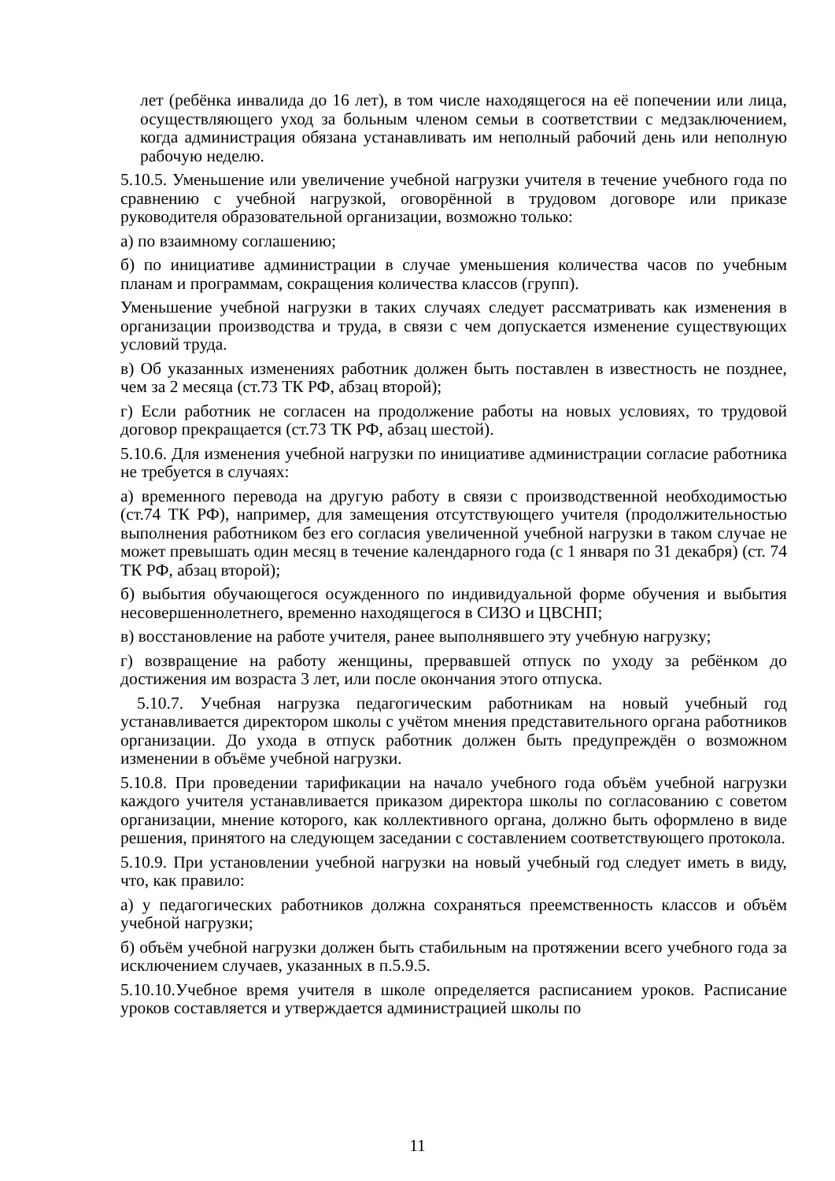лет (ребёнка инвалида до 16 лет), в том числе находящегося на её попечении или лица, осуществляющего уход за больным членом семьи в соответствии с медзаключением, когда администрация обязана устанавливать им неполный рабочий день или неполную рабочую неделю.
5.10.5. Уменьшение или увеличение учебной нагрузки учителя в течение учебного года по сравнению с учебной нагрузкой, оговорённой в трудовом договоре или приказе руководителя образовательной организации, возможно только:
а) по взаимному соглашению;
б) по инициативе администрации в случае уменьшения количества часов по учебным планам и программам, сокращения количества классов (групп).
Уменьшение учебной нагрузки в таких случаях следует рассматривать как изменения в организации производства и труда, в связи с чем допускается изменение существующих условий труда.
в) Об указанных изменениях работник должен быть поставлен в известность не позднее, чем за 2 месяца (ст.73 ТК РФ, абзац второй);
г) Если работник не согласен на продолжение работы на новых условиях, то трудовой договор прекращается (ст.73 ТК РФ, абзац шестой).
5.10.6. Для изменения учебной нагрузки по инициативе администрации согласие работника не требуется в случаях:
а) временного перевода на другую работу в связи с производственной необходимостью (ст.74 ТК РФ), например, для замещения отсутствующего учителя (продолжительностью выполнения работником без его согласия увеличенной учебной нагрузки в таком случае не может превышать один месяц в течение календарного года (с 1 января по 31 декабря) (ст. 74 ТК РФ, абзац второй);
б) выбытия обучающегося осужденного по индивидуальной форме обучения и выбытия несовершеннолетнего, временно находящегося в СИЗО и ЦВСНП;
в) восстановление на работе учителя, ранее выполнявшего эту учебную нагрузку;
г) возвращение на работу женщины, прервавшей отпуск по уходу за ребёнком до достижения им возраста 3 лет, или после окончания этого отпуска.
5.10.7. Учебная нагрузка педагогическим работникам на новый учебный год устанавливается директором школы с учётом мнения представительного органа работников организации. До ухода в отпуск работник должен быть предупреждён о возможном изменении в объёме учебной нагрузки.
5.10.8. При проведении тарификации на начало учебного года объём учебной нагрузки каждого учителя устанавливается приказом директора школы по согласованию с советом организации, мнение которого, как коллективного органа, должно быть оформлено в виде решения, принятого на следующем заседании с составлением соответствующего протокола.
5.10.9. При установлении учебной нагрузки на новый учебный год следует иметь в виду, что, как правило:
а) у педагогических работников должна сохраняться преемственность классов и объём учебной нагрузки;
б) объём учебной нагрузки должен быть стабильным на протяжении всего учебного года за исключением случаев, указанных в п.5.9.5.
5.10.10.Учебное время учителя в школе определяется расписанием уроков. Расписание уроков составляется и утверждается администрацией школы по
11